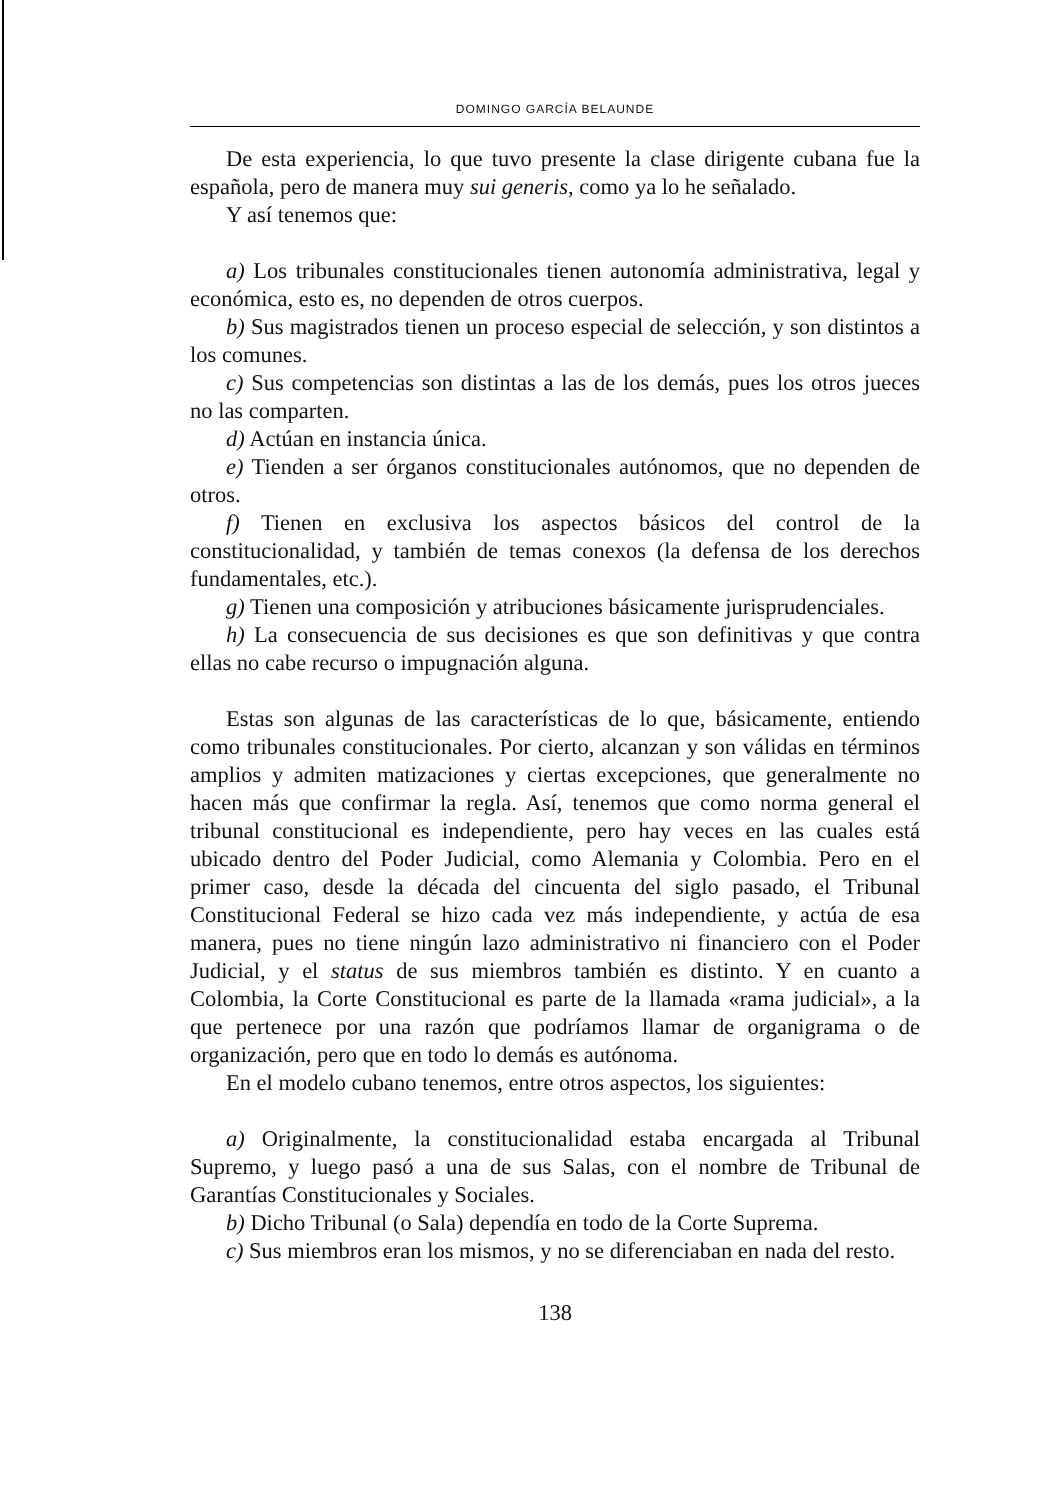DOMINGO GARCÍA BELAUNDE
De esta experiencia, lo que tuvo presente la clase dirigente cubana fue la española, pero de manera muy sui generis, como ya lo he señalado.
Y así tenemos que:
a) Los tribunales constitucionales tienen autonomía administrativa, legal y económica, esto es, no dependen de otros cuerpos.
b) Sus magistrados tienen un proceso especial de selección, y son distintos a los comunes.
c) Sus competencias son distintas a las de los demás, pues los otros jueces no las comparten.
d) Actúan en instancia única.
e) Tienden a ser órganos constitucionales autónomos, que no dependen de otros.
f) Tienen en exclusiva los aspectos básicos del control de la constitucionalidad, y también de temas conexos (la defensa de los derechos fundamentales, etc.).
g) Tienen una composición y atribuciones básicamente jurisprudenciales.
h) La consecuencia de sus decisiones es que son definitivas y que contra ellas no cabe recurso o impugnación alguna.
Estas son algunas de las características de lo que, básicamente, entiendo como tribunales constitucionales. Por cierto, alcanzan y son válidas en términos amplios y admiten matizaciones y ciertas excepciones, que generalmente no hacen más que confirmar la regla. Así, tenemos que como norma general el tribunal constitucional es independiente, pero hay veces en las cuales está ubicado dentro del Poder Judicial, como Alemania y Colombia. Pero en el primer caso, desde la década del cincuenta del siglo pasado, el Tribunal Constitucional Federal se hizo cada vez más independiente, y actúa de esa manera, pues no tiene ningún lazo administrativo ni financiero con el Poder Judicial, y el status de sus miembros también es distinto. Y en cuanto a Colombia, la Corte Constitucional es parte de la llamada «rama judicial», a la que pertenece por una razón que podríamos llamar de organigrama o de organización, pero que en todo lo demás es autónoma.
En el modelo cubano tenemos, entre otros aspectos, los siguientes:
a) Originalmente, la constitucionalidad estaba encargada al Tribunal Supremo, y luego pasó a una de sus Salas, con el nombre de Tribunal de Garantías Constitucionales y Sociales.
b) Dicho Tribunal (o Sala) dependía en todo de la Corte Suprema.
c) Sus miembros eran los mismos, y no se diferenciaban en nada del resto.
138